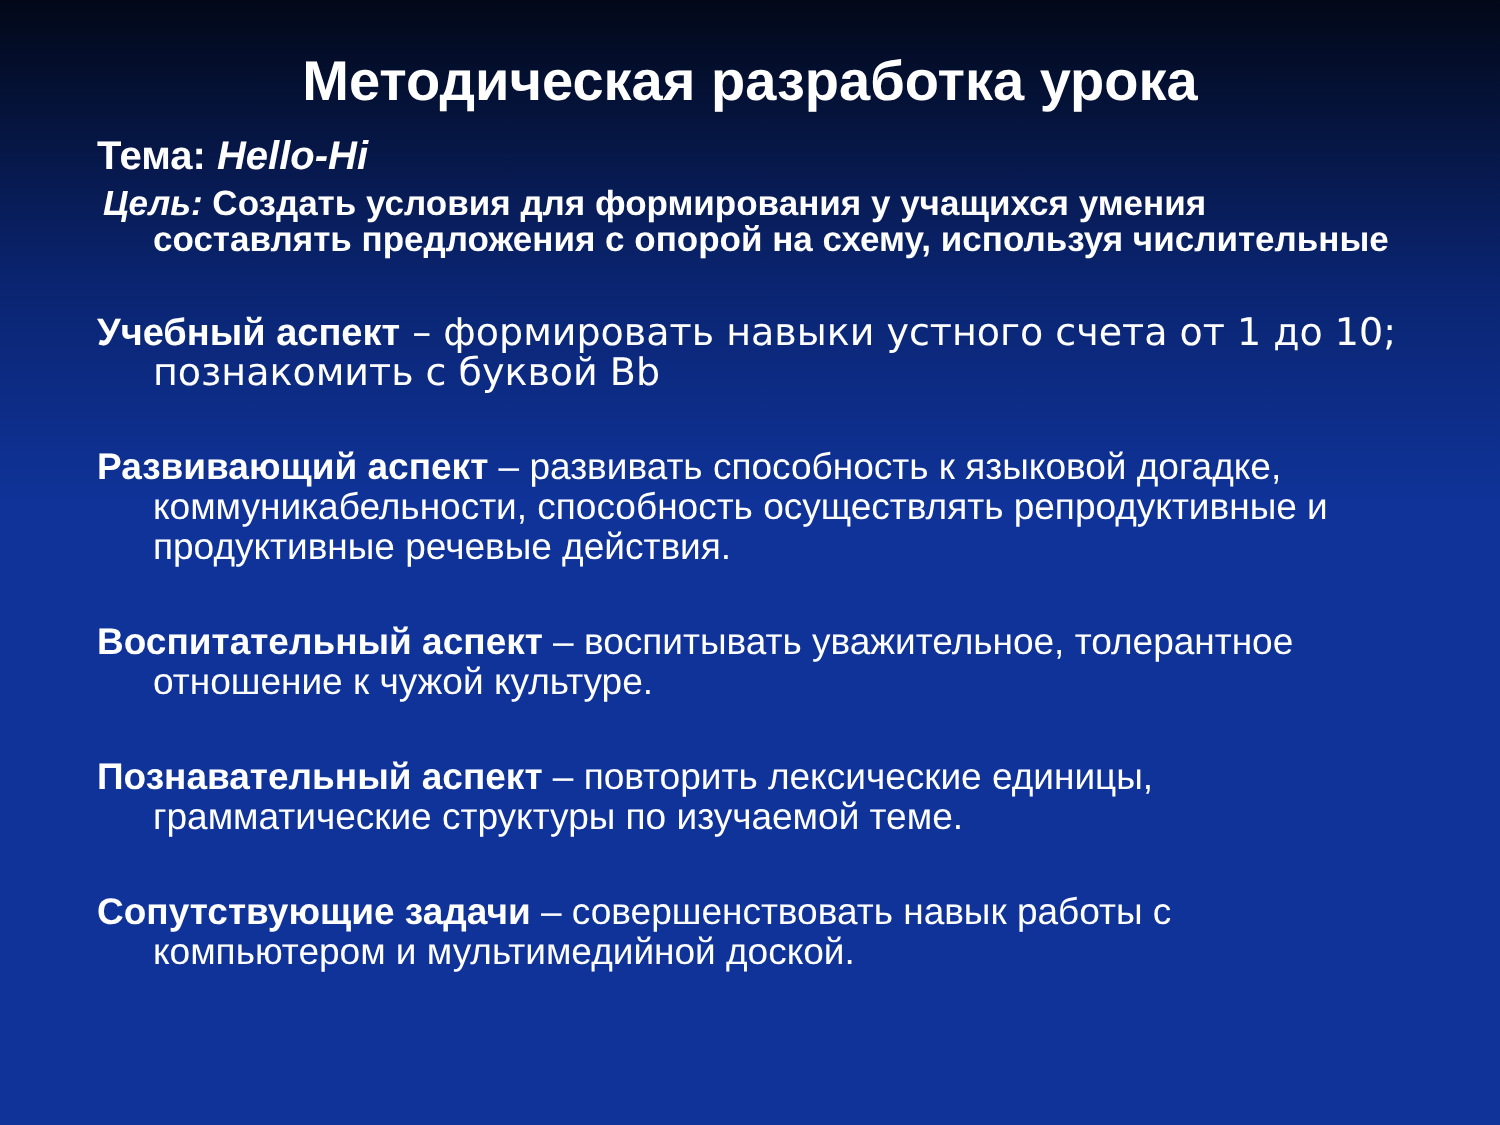Методическая разработка урока
Тема: Hello-Hi
Цель: Создать условия для формирования у учащихся умения составлять предложения с опорой на схему, используя числительные
Учебный аспект – формировать навыки устного счета от 1 до 10; познакомить с буквой Bb
Развивающий аспект – развивать способность к языковой догадке, коммуникабельности, способность осуществлять репродуктивные и продуктивные речевые действия.
Воспитательный аспект – воспитывать уважительное, толерантное отношение к чужой культуре.
Познавательный аспект – повторить лексические единицы, грамматические структуры по изучаемой теме.
Сопутствующие задачи – совершенствовать навык работы с компьютером и мультимедийной доской.